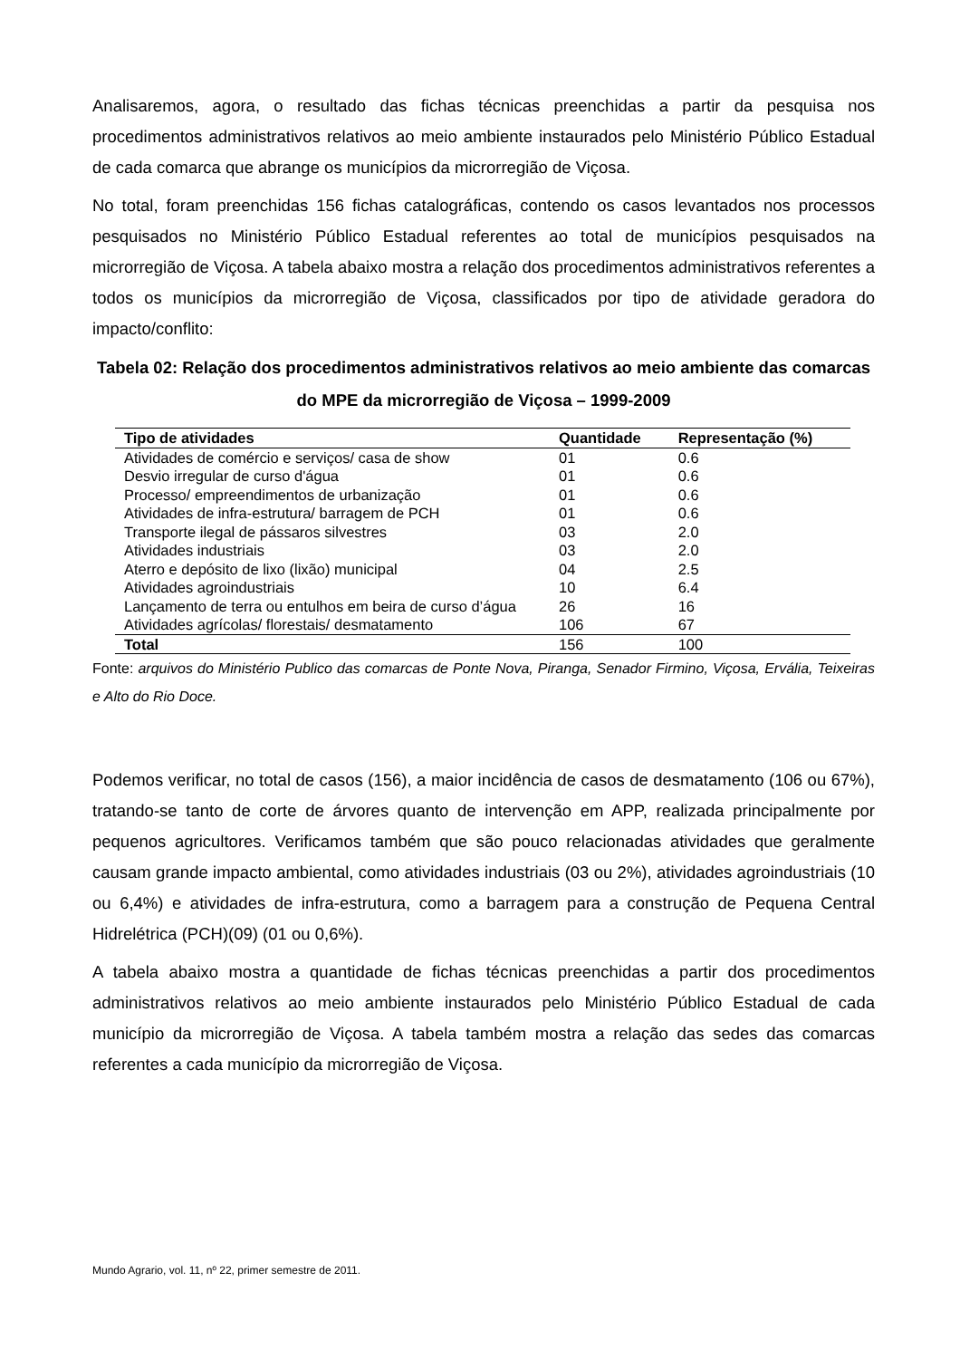Analisaremos, agora, o resultado das fichas técnicas preenchidas a partir da pesquisa nos procedimentos administrativos relativos ao meio ambiente instaurados pelo Ministério Público Estadual de cada comarca que abrange os municípios da microrregião de Viçosa.
No total, foram preenchidas 156 fichas catalográficas, contendo os casos levantados nos processos pesquisados no Ministério Público Estadual referentes ao total de municípios pesquisados na microrregião de Viçosa. A tabela abaixo mostra a relação dos procedimentos administrativos referentes a todos os municípios da microrregião de Viçosa, classificados por tipo de atividade geradora do impacto/conflito:
Tabela 02: Relação dos procedimentos administrativos relativos ao meio ambiente das comarcas do MPE da microrregião de Viçosa – 1999-2009
| Tipo de atividades | Quantidade | Representação (%) |
| --- | --- | --- |
| Atividades de comércio e serviços/ casa de show | 01 | 0.6 |
| Desvio irregular de curso d'água | 01 | 0.6 |
| Processo/ empreendimentos de urbanização | 01 | 0.6 |
| Atividades de infra-estrutura/ barragem de PCH | 01 | 0.6 |
| Transporte ilegal de pássaros silvestres | 03 | 2.0 |
| Atividades industriais | 03 | 2.0 |
| Aterro e depósito de lixo (lixão) municipal | 04 | 2.5 |
| Atividades agroindustriais | 10 | 6.4 |
| Lançamento de terra ou entulhos em beira de curso d’água | 26 | 16 |
| Atividades agrícolas/ florestais/ desmatamento | 106 | 67 |
| Total | 156 | 100 |
Fonte: arquivos do Ministério Publico das comarcas de Ponte Nova, Piranga, Senador Firmino, Viçosa, Ervália, Teixeiras e Alto do Rio Doce.
Podemos verificar, no total de casos (156), a maior incidência de casos de desmatamento (106 ou 67%), tratando-se tanto de corte de árvores quanto de intervenção em APP, realizada principalmente por pequenos agricultores. Verificamos também que são pouco relacionadas atividades que geralmente causam grande impacto ambiental, como atividades industriais (03 ou 2%), atividades agroindustriais (10 ou 6,4%) e atividades de infra-estrutura, como a barragem para a construção de Pequena Central Hidrelétrica (PCH)(09) (01 ou 0,6%).
A tabela abaixo mostra a quantidade de fichas técnicas preenchidas a partir dos procedimentos administrativos relativos ao meio ambiente instaurados pelo Ministério Público Estadual de cada município da microrregião de Viçosa. A tabela também mostra a relação das sedes das comarcas referentes a cada município da microrregião de Viçosa.
Mundo Agrario, vol. 11, nº 22, primer semestre de 2011.